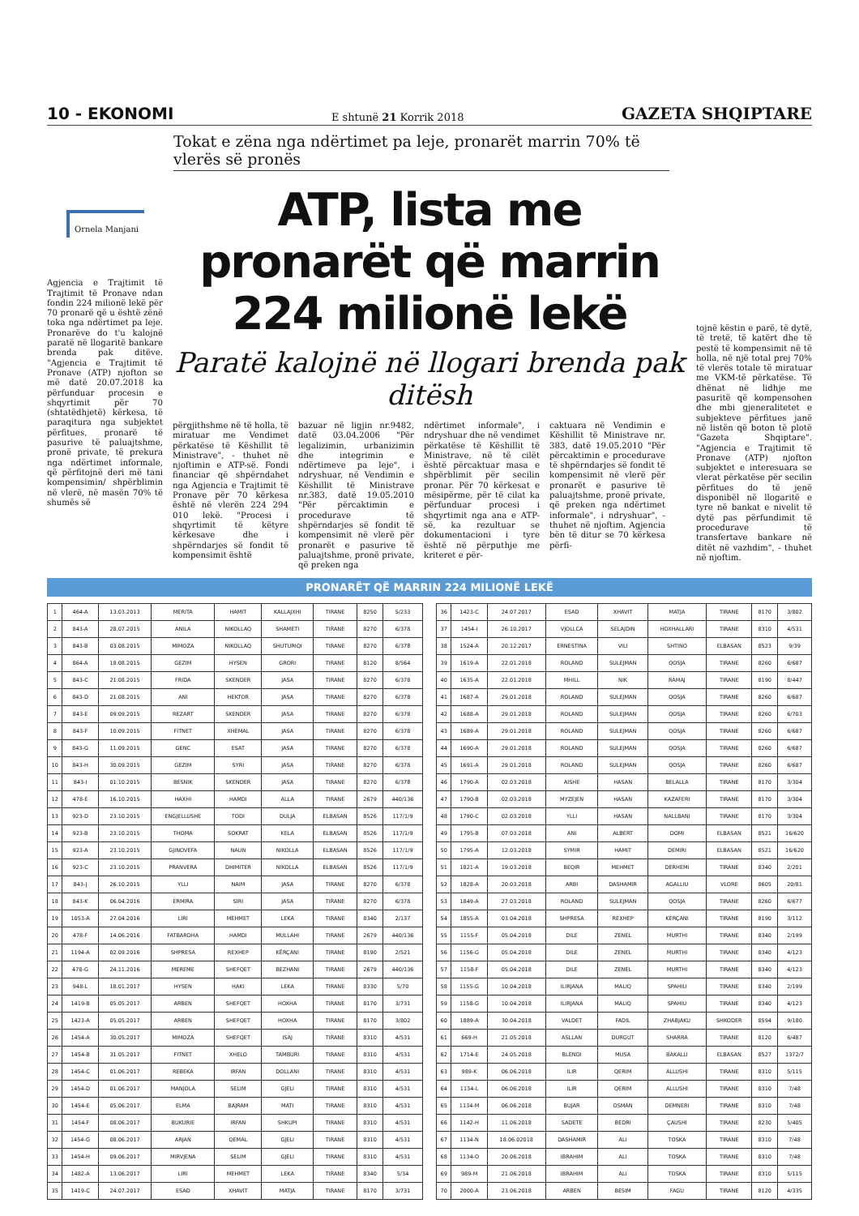10 - EKONOMI E shtunë 21 Korrik 2018 GAZETA SHQIPTARE
Tokat e zëna nga ndërtimet pa leje, pronarët marrin 70% të vlerës së pronës
Ornela Manjani
Agjencia e Trajtimit të Trajtimit të Pronave ndan fondin 224 milionë lekë për 70 pronarë që u është zënë toka nga ndërtimet pa leje. Pronarëve do t'u kalojnë paratë në llogaritë bankare brenda pak ditëve. "Agjencia e Trajtimit të Pronave (ATP) njofton se më datë 20.07.2018 ka përfunduar procesin e shqyrtimit për 70 (shtatëdhjetë) kërkesa, të paraqitura nga subjektet përfitues, pronarë të pasurive të paluajtshme, pronë private, të prekura nga ndërtimet informale, që përfitojnë deri më tani kompensimin/ shpërblimin në vlerë, në masën 70% të shumës së
ATP, lista me pronarët që marrin 224 milionë lekë
Paratë kalojnë në llogari brenda pak ditësh
përgjithshme në të holla, të miratuar me Vendimet përkatëse të Këshillit të Ministrave", - thuhet në njoftimin e ATP-së. Fondi financiar që shpërndahet nga Agjencia e Trajtimit të Pronave për 70 kërkesa është në vlerën 224 294 010 lekë. "Procesi i shqyrtimit të këtyre kërkesave dhe i shpërndarjes së fondit të kompensimit është
bazuar në ligjin nr.9482, datë 03.04.2006 "Për legalizimin, urbanizimin dhe integrimin e ndërtimeve pa leje", i ndryshuar, në Vendimin e Këshillit të Ministrave nr.383, datë 19.05.2010 "Për përcaktimin e procedurave të shpërndarjes së fondit të kompensimit në vlerë për pronarët e pasurive të paluajtshme, pronë private, që preken nga
ndërtimet informale", i ndryshuar dhe në vendimet përkatëse të Këshillit të Ministrave, në të cilët është përcaktuar masa e shpërblimit për secilin pronar. Për 70 kërkesat e mësipërme, për të cilat ka përfunduar procesi i shqyrtimit nga ana e ATP-së, ka rezultuar se dokumentacioni i tyre është në përputhje me kriteret e për-
caktuara në Vendimin e Këshillit të Ministrave nr. 383, datë 19.05.2010 "Për përcaktimin e procedurave të shpërndarjes së fondit të kompensimit në vlerë për pronarët e pasurive të paluajtshme, pronë private, që preken nga ndërtimet informale", i ndryshuar", - thuhet në njoftim. Agjencia bën të ditur se 70 kërkesa përfi-
tojnë këstin e parë, të dytë, të tretë, të katërt dhe të pestë të kompensimit në të holla, në një total prej 70% të vlerës totale të miratuar me VKM-të përkatëse. Të dhënat në lidhje me pasuritë që kompensohen dhe mbi gjeneralitetet e subjekteve përfitues janë në listën që boton të plotë "Gazeta Shqiptare". "Agjencia e Trajtimit të Pronave (ATP) njofton subjektet e interesuara se vlerat përkatëse për secilin përfitues do të jenë disponibël në llogaritë e tyre në bankat e nivelit të dytë pas përfundimit të procedurave të transfertave bankare në ditët në vazhdim", - thuhet në njoftim.
PRONARËT QË MARRIN 224 MILIONË LEKË
| 1 | 464-A | 13.03.2013 | MERITA | HAMIT | KALLAJXHI | TIRANE | 8250 | 5/233 |
| 2 | 843-A | 28.07.2015 | ANILA | NIKOLLAQ | SHAMETI | TIRANE | 8270 | 6/378 |
| 3 | 843-B | 03.08.2015 | MIMOZA | NIKOLLAQ | SHUTURIQI | TIRANE | 8270 | 6/378 |
| 4 | 864-A | 18.08.2015 | GEZIM | HYSEN | GRORI | TIRANE | 8120 | 8/564 |
| 5 | 843-C | 21.08.2015 | FRIDA | SKENDER | JASA | TIRANE | 8270 | 6/378 |
| 6 | 843-D | 21.08.2015 | ANI | HEKTOR | JASA | TIRANE | 8270 | 6/378 |
| 7 | 843-E | 09.09.2015 | REZART | SKENDER | JASA | TIRANE | 8270 | 6/378 |
| 8 | 843-F | 10.09.2015 | FITNET | XHEMAL | JASA | TIRANE | 8270 | 6/378 |
| 9 | 843-G | 11.09.2015 | GENC | ESAT | JASA | TIRANE | 8270 | 6/378 |
| 10 | 843-H | 30.09.2015 | GEZIM | SYRI | JASA | TIRANE | 8270 | 6/378 |
| 11 | 843-I | 01.10.2015 | BESNIK | SKENDER | JASA | TIRANE | 8270 | 6/378 |
| 12 | 478-E | 16.10.2015 | HAXHI | HAMDI | ALLA | TIRANE | 2679 | 440/136 |
| 13 | 923-D | 23.10.2015 | ENGJELLUSHE | TODI | DULJA | ELBASAN | 8526 | 117/1/9 |
| 14 | 923-B | 23.10.2015 | THOMA | SOKRAT | KELA | ELBASAN | 8526 | 117/1/9 |
| 15 | 923-A | 23.10.2015 | GJINOVEFA | NAUN | NIKOLLA | ELBASAN | 8526 | 117/1/9 |
| 16 | 923-C | 23.10.2015 | PRANVERA | DHIMITER | NIKOLLA | ELBASAN | 8526 | 117/1/9 |
| 17 | 843-J | 26.10.2015 | YLLI | NAIM | JASA | TIRANE | 8270 | 6/378 |
| 18 | 843-K | 06.04.2016 | ERMIRA | SIRI | JASA | TIRANE | 8270 | 6/378 |
| 19 | 1053-A | 27.04.2016 | LIRI | MEHMET | LEKA | TIRANE | 8340 | 2/137 |
| 20 | 478-F | 14.06.2016 | FATBARDHA | HAMDI | MULLAHI | TIRANE | 2679 | 440/136 |
| 21 | 1194-A | 02.09.2016 | SHPRESA | REXHEP | KËRÇANI | TIRANE | 8190 | 2/521 |
| 22 | 478-G | 24.11.2016 | MEREME | SHEFQET | BEZHANI | TIRANE | 2679 | 440/136 |
| 23 | 948-L | 18.01.2017 | HYSEN | HAKI | LEKA | TIRANE | 8330 | 5/70 |
| 24 | 1419-B | 05.05.2017 | ARBEN | SHEFQET | HOXHA | TIRANE | 8170 | 3/731 |
| 25 | 1423-A | 05.05.2017 | ARBEN | SHEFQET | HOXHA | TIRANE | 8170 | 3/802 |
| 26 | 1454-A | 30.05.2017 | MIMOZA | SHEFQET | ISAJ | TIRANE | 8310 | 4/531 |
| 27 | 1454-B | 31.05.2017 | FITNET | XHELO | TAMBURI | TIRANE | 8310 | 4/531 |
| 28 | 1454-C | 01.06.2017 | REBEKA | IRFAN | DOLLANI | TIRANE | 8310 | 4/531 |
| 29 | 1454-D | 01.06.2017 | MANJOLA | SELIM | GJELI | TIRANE | 8310 | 4/531 |
| 30 | 1454-E | 05.06.2017 | ELMA | BAJRAM | MATI | TIRANE | 8310 | 4/531 |
| 31 | 1454-F | 08.06.2017 | BUKURIE | IRFAN | SHKUPI | TIRANE | 8310 | 4/531 |
| 32 | 1454-G | 08.06.2017 | ARJAN | QEMAL | GJELI | TIRANE | 8310 | 4/531 |
| 33 | 1454-H | 09.06.2017 | MIRVJENA | SELIM | GJELI | TIRANE | 8310 | 4/531 |
| 34 | 1482-A | 13.06.2017 | LIRI | MEHMET | LEKA | TIRANE | 8340 | 5/34 |
| 35 | 1419-C | 24.07.2017 | ESAD | XHAVIT | MATJA | TIRANE | 8170 | 3/731 |
| 36 | 1423-C | 24.07.2017 | ESAD | XHAVIT | MATJA | TIRANE | 8170 | 3/802 |
| 37 | 1454-I | 26.10.2017 | VJOLLCA | SELAJDIN | HOXHALLARI | TIRANE | 8310 | 4/531 |
| 38 | 1524-A | 20.12.2017 | ERNESTINA | VILI | SHTINO | ELBASAN | 8523 | 9/39 |
| 39 | 1619-A | 22.01.2018 | ROLAND | SULEJMAN | QOSJA | TIRANE | 8260 | 6/687 |
| 40 | 1635-A | 22.01.2018 | MHILL | NIK | RAMAJ | TIRANE | 8190 | 8/447 |
| 41 | 1687-A | 29.01.2018 | ROLAND | SULEJMAN | QOSJA | TIRANE | 8260 | 6/687 |
| 42 | 1688-A | 29.01.2018 | ROLAND | SULEJMAN | QOSJA | TIRANE | 8260 | 6/703 |
| 43 | 1689-A | 29.01.2018 | ROLAND | SULEJMAN | QOSJA | TIRANE | 8260 | 6/687 |
| 44 | 1690-A | 29.01.2018 | ROLAND | SULEJMAN | QOSJA | TIRANE | 8260 | 6/687 |
| 45 | 1691-A | 29.01.2018 | ROLAND | SULEJMAN | QOSJA | TIRANE | 8260 | 6/687 |
| 46 | 1790-A | 02.03.2018 | AISHE | HASAN | BELALLA | TIRANE | 8170 | 3/304 |
| 47 | 1790-B | 02.03.2018 | MYZEJEN | HASAN | KAZAFERI | TIRANE | 8170 | 3/304 |
| 48 | 1790-C | 02.03.2018 | YLLI | HASAN | NALLBANI | TIRANE | 8170 | 3/304 |
| 49 | 1795-B | 07.03.2018 | ANI | ALBERT | DOMI | ELBASAN | 8521 | 16/620 |
| 50 | 1795-A | 12.03.2018 | SYMIR | HAMIT | DEMIRI | ELBASAN | 8521 | 16/620 |
| 51 | 1821-A | 19.03.2018 | BEQIR | MEHMET | DERHEMI | TIRANE | 8340 | 2/201 |
| 52 | 1828-A | 20.03.2018 | ARBI | DASHAMIR | AGALLIU | VLORE | 8605 | 20/81 |
| 53 | 1849-A | 27.03.2018 | ROLAND | SULEJMAN | QOSJA | TIRANE | 8260 | 6/677 |
| 54 | 1855-A | 03.04.2018 | SHPRESA | REXHEP | KERÇANI | TIRANE | 8190 | 3/112 |
| 55 | 1155-F | 05.04.2018 | DILE | ZENEL | MURTHI | TIRANE | 8340 | 2/199 |
| 56 | 1156-G | 05.04.2018 | DILE | ZENEL | MURTHI | TIRANE | 8340 | 4/123 |
| 57 | 1158-F | 05.04.2018 | DILE | ZENEL | MURTHI | TIRANE | 8340 | 4/123 |
| 58 | 1155-G | 10.04.2018 | ILIRJANA | MALIQ | SPAHIU | TIRANE | 8340 | 2/199 |
| 59 | 1158-G | 10.04.2018 | ILIRJANA | MALIQ | SPAHIU | TIRANE | 8340 | 4/123 |
| 60 | 1889-A | 30.04.2018 | VALDET | FADIL | ZHABJAKU | SHKODER | 8594 | 9/180 |
| 61 | 669-H | 21.05.2018 | ASLLAN | DURGUT | SHARRA | TIRANE | 8120 | 6/487 |
| 62 | 1714-E | 24.05.2018 | BLENDI | MUSA | BAKALLI | ELBASAN | 8527 | 1372/7 |
| 63 | 989-K | 06.06.2018 | ILIR | QERIM | ALLUSHI | TIRANE | 8310 | 5/115 |
| 64 | 1134-L | 06.06.2018 | ILIR | QERIM | ALLUSHI | TIRANE | 8310 | 7/48 |
| 65 | 1134-M | 06.06.2018 | BUJAR | OSMAN | DEMNERI | TIRANE | 8310 | 7/48 |
| 66 | 1142-H | 11.06.2018 | SADETE | BEDRI | ÇAUSHI | TIRANE | 8230 | 5/405 |
| 67 | 1134-N | 18.06.02018 | DASHAMIR | ALI | TOSKA | TIRANE | 8310 | 7/48 |
| 68 | 1134-O | 20.06.2018 | IBRAHIM | ALI | TOSKA | TIRANE | 8310 | 7/48 |
| 69 | 989-M | 21.06.2018 | IBRAHIM | ALI | TOSKA | TIRANE | 8310 | 5/115 |
| 70 | 2000-A | 23.06.2018 | ARBEN | BESIM | FAGU | TIRANE | 8120 | 4/335 |